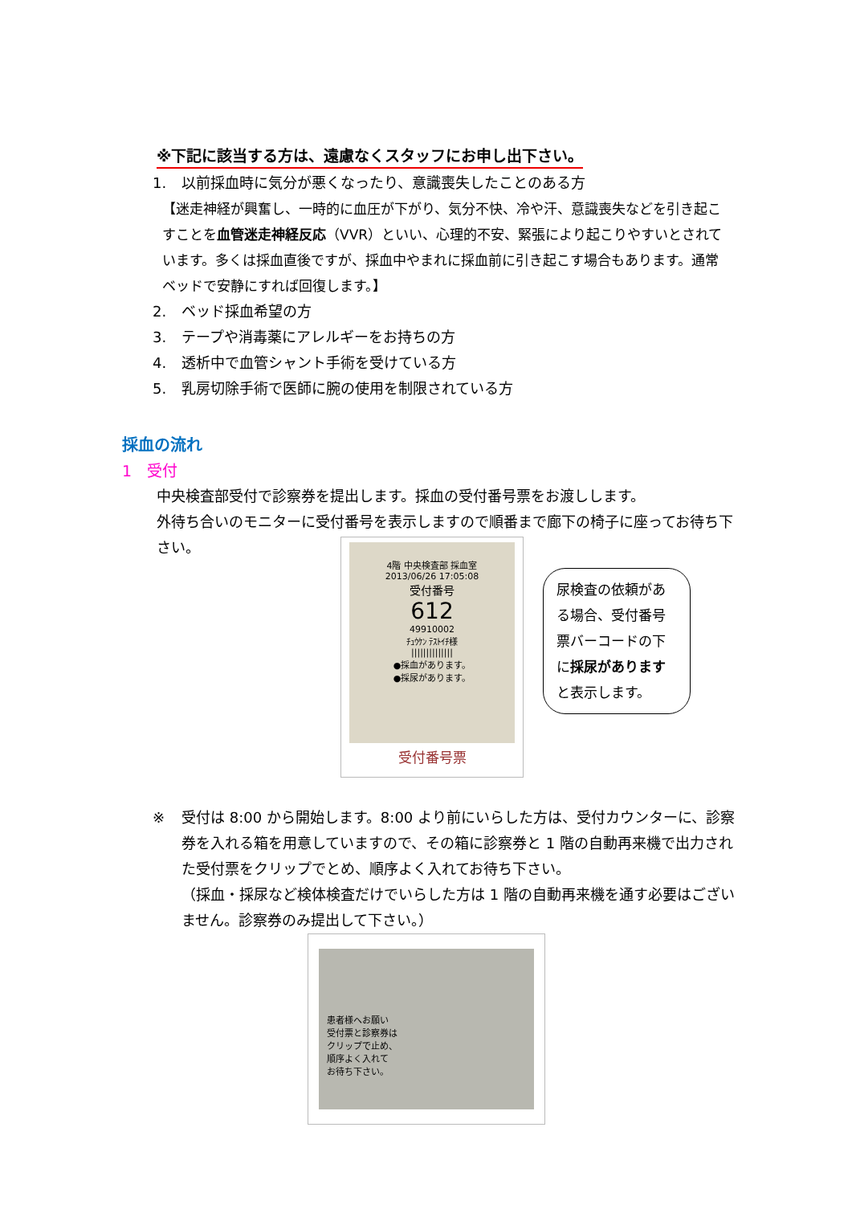※下記に該当する方は、遠慮なくスタッフにお申し出下さい。
1. 以前採血時に気分が悪くなったり、意識喪失したことのある方
【迷走神経が興奮し、一時的に血圧が下がり、気分不快、冷や汗、意識喪失などを引き起こすことを血管迷走神経反応（VVR）といい、心理的不安、緊張により起こりやすいとされています。多くは採血直後ですが、採血中やまれに採血前に引き起こす場合もあります。通常ベッドで安静にすれば回復します。】
2. ベッド採血希望の方
3. テープや消毒薬にアレルギーをお持ちの方
4. 透析中で血管シャント手術を受けている方
5. 乳房切除手術で医師に腕の使用を制限されている方
採血の流れ
1　受付
中央検査部受付で診察券を提出します。採血の受付番号票をお渡しします。
外待ち合いのモニターに受付番号を表示しますので順番まで廊下の椅子に座ってお待ち下さい。
4階 中央検査部 採血室
2013/06/26 17:05:08
受付番号
612
49910002
ﾁｭｳｹﾝ ﾃｽﾄｲﾁ様
||||||||||||||
●採血があります。
●採尿があります。
受付番号票
尿検査の依頼がある場合、受付番号票バーコードの下に採尿がありますと表示します。
※ 受付は 8:00 から開始します。8:00 より前にいらした方は、受付カウンターに、診察券を入れる箱を用意していますので、その箱に診察券と 1 階の自動再来機で出力された受付票をクリップでとめ、順序よく入れてお待ち下さい。
（採血・採尿など検体検査だけでいらした方は 1 階の自動再来機を通す必要はございません。診察券のみ提出して下さい。）
患者様へお願い
受付票と診察券は
クリップで止め、
順序よく入れて
お待ち下さい。